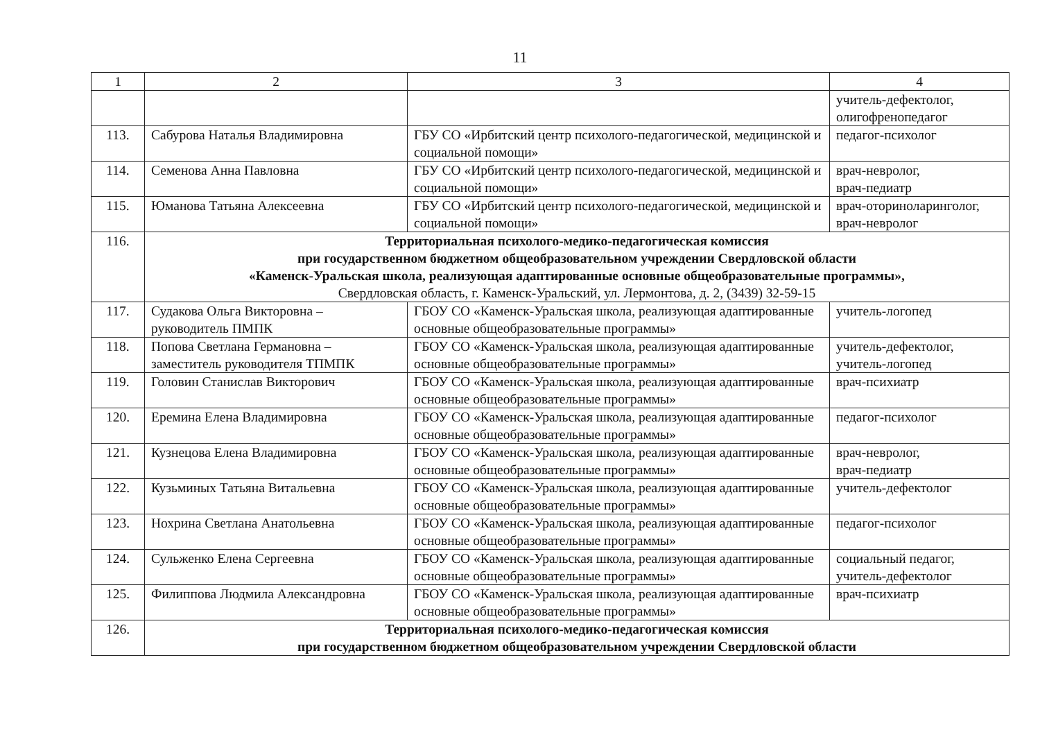11
| 1 | 2 | 3 | 4 |
| --- | --- | --- | --- |
| | | | учитель-дефектолог, олигофренопедагог |
| 113. | Сабурова Наталья Владимировна | ГБУ СО «Ирбитский центр психолого-педагогической, медицинской и социальной помощи» | педагог-психолог |
| 114. | Семенова Анна Павловна | ГБУ СО «Ирбитский центр психолого-педагогической, медицинской и социальной помощи» | врач-невролог, врач-педиатр |
| 115. | Юманова Татьяна Алексеевна | ГБУ СО «Ирбитский центр психолого-педагогической, медицинской и социальной помощи» | врач-оториноларинголог, врач-невролог |
| 116. | Территориальная психолого-медико-педагогическая комиссия при государственном бюджетном общеобразовательном учреждении Свердловской области «Каменск-Уральская школа, реализующая адаптированные основные общеобразовательные программы», Свердловская область, г. Каменск-Уральский, ул. Лермонтова, д. 2, (3439) 32-59-15 | | |
| 117. | Судакова Ольга Викторовна – руководитель ПМПК | ГБОУ СО «Каменск-Уральская школа, реализующая адаптированные основные общеобразовательные программы» | учитель-логопед |
| 118. | Попова Светлана Германовна – заместитель руководителя ТПМПК | ГБОУ СО «Каменск-Уральская школа, реализующая адаптированные основные общеобразовательные программы» | учитель-дефектолог, учитель-логопед |
| 119. | Головин Станислав Викторович | ГБОУ СО «Каменск-Уральская школа, реализующая адаптированные основные общеобразовательные программы» | врач-психиатр |
| 120. | Еремина Елена Владимировна | ГБОУ СО «Каменск-Уральская школа, реализующая адаптированные основные общеобразовательные программы» | педагог-психолог |
| 121. | Кузнецова Елена Владимировна | ГБОУ СО «Каменск-Уральская школа, реализующая адаптированные основные общеобразовательные программы» | врач-невролог, врач-педиатр |
| 122. | Кузьминых Татьяна Витальевна | ГБОУ СО «Каменск-Уральская школа, реализующая адаптированные основные общеобразовательные программы» | учитель-дефектолог |
| 123. | Нохрина Светлана Анатольевна | ГБОУ СО «Каменск-Уральская школа, реализующая адаптированные основные общеобразовательные программы» | педагог-психолог |
| 124. | Сульженко Елена Сергеевна | ГБОУ СО «Каменск-Уральская школа, реализующая адаптированные основные общеобразовательные программы» | социальный педагог, учитель-дефектолог |
| 125. | Филиппова Людмила Александровна | ГБОУ СО «Каменск-Уральская школа, реализующая адаптированные основные общеобразовательные программы» | врач-психиатр |
| 126. | Территориальная психолого-медико-педагогическая комиссия при государственном бюджетном общеобразовательном учреждении Свердловской области | | |